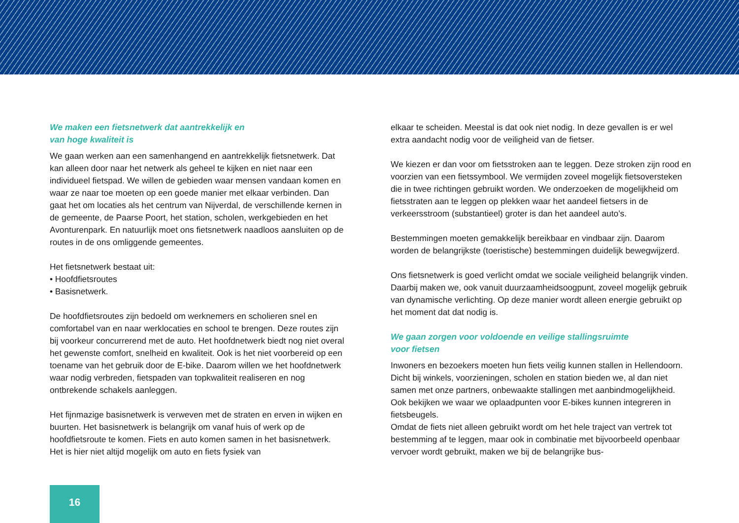We maken een fietsnetwerk dat aantrekkelijk en
van hoge kwaliteit is
We gaan werken aan een samenhangend en aantrekkelijk fietsnetwerk. Dat kan alleen door naar het netwerk als geheel te kijken en niet naar een individueel fietspad. We willen de gebieden waar mensen vandaan komen en waar ze naar toe moeten op een goede manier met elkaar verbinden. Dan gaat het om locaties als het centrum van Nijverdal, de verschillende kernen in de gemeente, de Paarse Poort, het station, scholen, werkgebieden en het Avonturenpark. En natuurlijk moet ons fietsnetwerk naadloos aansluiten op de routes in de ons omliggende gemeentes.
Het fietsnetwerk bestaat uit:
• Hoofdfietsroutes
• Basisnetwerk.
De hoofdfietsroutes zijn bedoeld om werknemers en scholieren snel en comfortabel van en naar werklocaties en school te brengen. Deze routes zijn bij voorkeur concurrerend met de auto. Het hoofdnetwerk biedt nog niet overal het gewenste comfort, snelheid en kwaliteit. Ook is het niet voorbereid op een toename van het gebruik door de E-bike. Daarom willen we het hoofdnetwerk waar nodig verbreden, fietspaden van topkwaliteit realiseren en nog ontbrekende schakels aanleggen.
Het fijnmazige basisnetwerk is verweven met de straten en erven in wijken en buurten. Het basisnetwerk is belangrijk om vanaf huis of werk op de hoofdfietsroute te komen. Fiets en auto komen samen in het basisnetwerk. Het is hier niet altijd mogelijk om auto en fiets fysiek van
elkaar te scheiden. Meestal is dat ook niet nodig. In deze gevallen is er wel extra aandacht nodig voor de veiligheid van de fietser.
We kiezen er dan voor om fietsstroken aan te leggen. Deze stroken zijn rood en voorzien van een fietssymbool. We vermijden zoveel mogelijk fietsoversteken die in twee richtingen gebruikt worden. We onderzoeken de mogelijkheid om fietsstraten aan te leggen op plekken waar het aandeel fietsers in de verkeersstroom (substantieel) groter is dan het aandeel auto’s.
Bestemmingen moeten gemakkelijk bereikbaar en vindbaar zijn. Daarom worden de belangrijkste (toeristische) bestemmingen duidelijk bewegwijzerd.
Ons fietsnetwerk is goed verlicht omdat we sociale veiligheid belangrijk vinden. Daarbij maken we, ook vanuit duurzaamheidsoogpunt, zoveel mogelijk gebruik van dynamische verlichting. Op deze manier wordt alleen energie gebruikt op het moment dat dat nodig is.
We gaan zorgen voor voldoende en veilige stallingsruimte
voor fietsen
Inwoners en bezoekers moeten hun fiets veilig kunnen stallen in Hellendoorn. Dicht bij winkels, voorzieningen, scholen en station bieden we, al dan niet samen met onze partners, onbewaakte stallingen met aanbindmogelijkheid. Ook bekijken we waar we oplaadpunten voor E-bikes kunnen integreren in fietsbeugels.
Omdat de fiets niet alleen gebruikt wordt om het hele traject van vertrek tot bestemming af te leggen, maar ook in combinatie met bijvoorbeeld openbaar vervoer wordt gebruikt, maken we bij de belangrijke bus-
16